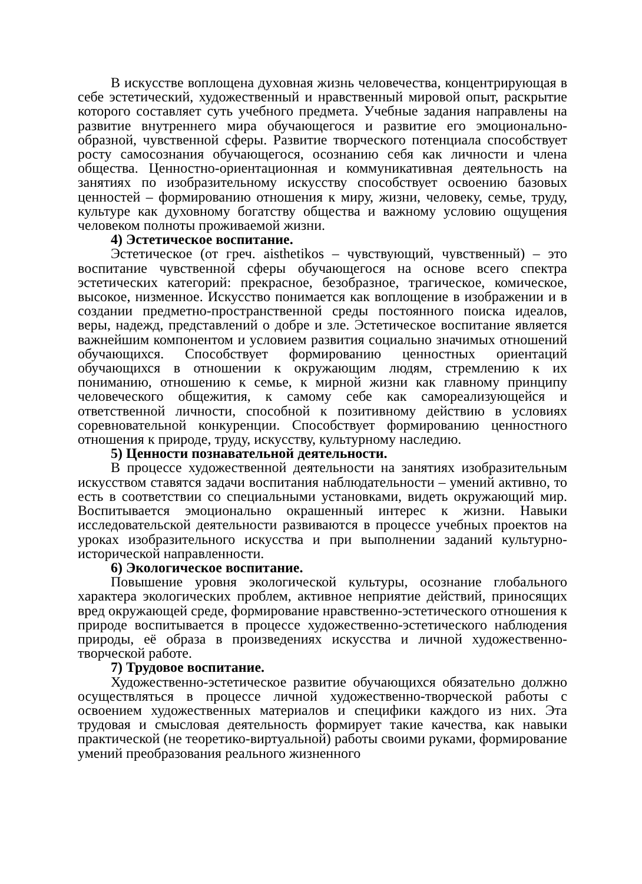В искусстве воплощена духовная жизнь человечества, концентрирующая в себе эстетический, художественный и нравственный мировой опыт, раскрытие которого составляет суть учебного предмета. Учебные задания направлены на развитие внутреннего мира обучающегося и развитие его эмоционально-образной, чувственной сферы. Развитие творческого потенциала способствует росту самосознания обучающегося, осознанию себя как личности и члена общества. Ценностно-ориентационная и коммуникативная деятельность на занятиях по изобразительному искусству способствует освоению базовых ценностей – формированию отношения к миру, жизни, человеку, семье, труду, культуре как духовному богатству общества и важному условию ощущения человеком полноты проживаемой жизни.
4) Эстетическое воспитание.
Эстетическое (от греч. aisthetikos – чувствующий, чувственный) – это воспитание чувственной сферы обучающегося на основе всего спектра эстетических категорий: прекрасное, безобразное, трагическое, комическое, высокое, низменное. Искусство понимается как воплощение в изображении и в создании предметно-пространственной среды постоянного поиска идеалов, веры, надежд, представлений о добре и зле. Эстетическое воспитание является важнейшим компонентом и условием развития социально значимых отношений обучающихся. Способствует формированию ценностных ориентаций обучающихся в отношении к окружающим людям, стремлению к их пониманию, отношению к семье, к мирной жизни как главному принципу человеческого общежития, к самому себе как самореализующейся и ответственной личности, способной к позитивному действию в условиях соревновательной конкуренции. Способствует формированию ценностного отношения к природе, труду, искусству, культурному наследию.
5) Ценности познавательной деятельности.
В процессе художественной деятельности на занятиях изобразительным искусством ставятся задачи воспитания наблюдательности – умений активно, то есть в соответствии со специальными установками, видеть окружающий мир. Воспитывается эмоционально окрашенный интерес к жизни. Навыки исследовательской деятельности развиваются в процессе учебных проектов на уроках изобразительного искусства и при выполнении заданий культурно-исторической направленности.
6) Экологическое воспитание.
Повышение уровня экологической культуры, осознание глобального характера экологических проблем, активное неприятие действий, приносящих вред окружающей среде, формирование нравственно-эстетического отношения к природе воспитывается в процессе художественно-эстетического наблюдения природы, её образа в произведениях искусства и личной художественно-творческой работе.
7) Трудовое воспитание.
Художественно-эстетическое развитие обучающихся обязательно должно осуществляться в процессе личной художественно-творческой работы с освоением художественных материалов и специфики каждого из них. Эта трудовая и смысловая деятельность формирует такие качества, как навыки практической (не теоретико-виртуальной) работы своими руками, формирование умений преобразования реального жизненного